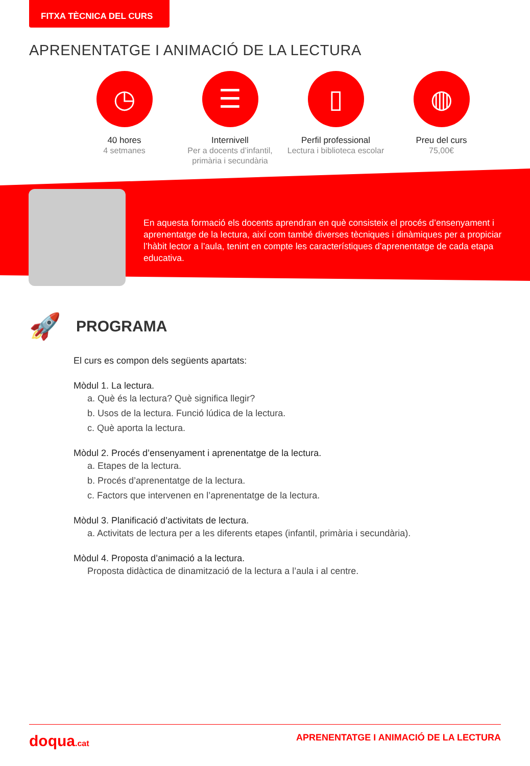FITXA TÈCNICA DEL CURS
APRENENTATGE I ANIMACIÓ DE LA LECTURA
◷
40 hores
4 setmanes
☰
Internivell
Per a docents d’infantil, primària i secundària
▯
Perfil professional
Lectura i biblioteca escolar
◍
Preu del curs
75,00€
En aquesta formació els docents aprendran en què consisteix el procés d’ensenyament i aprenentatge de la lectura, així com també diverses tècniques i dinàmiques per a propiciar l’hàbit lector a l’aula, tenint en compte les característiques d'aprenentatge de cada etapa educativa.
🚀
PROGRAMA
El curs es compon dels següents apartats:
Mòdul 1. La lectura.
a. Què és la lectura? Què significa llegir?
b. Usos de la lectura. Funció lúdica de la lectura.
c. Què aporta la lectura.
Mòdul 2. Procés d’ensenyament i aprenentatge de la lectura.
a. Etapes de la lectura.
b. Procés d’aprenentatge de la lectura.
c. Factors que intervenen en l’aprenentatge de la lectura.
Mòdul 3. Planificació d’activitats de lectura.
a. Activitats de lectura per a les diferents etapes (infantil, primària i secundària).
Mòdul 4. Proposta d’animació a la lectura.
Proposta didàctica de dinamització de la lectura a l’aula i al centre.
doqua.cat APRENENTATGE I ANIMACIÓ DE LA LECTURA